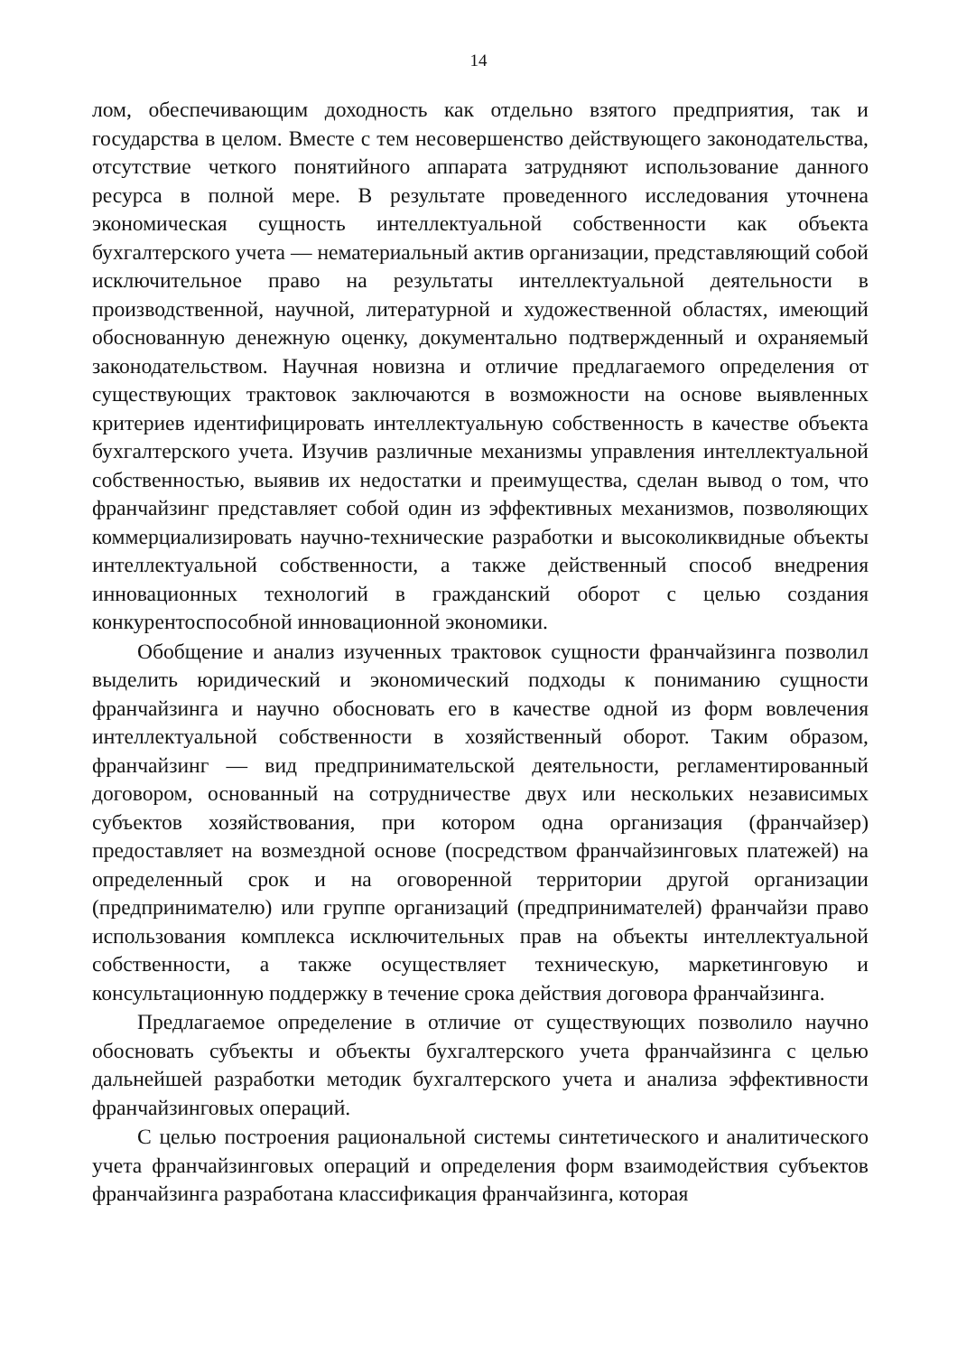14
лом, обеспечивающим доходность как отдельно взятого предприятия, так и государства в целом. Вместе с тем несовершенство действующего законодательства, отсутствие четкого понятийного аппарата затрудняют использование данного ресурса в полной мере. В результате проведенного исследования уточнена экономическая сущность интеллектуальной собственности как объекта бухгалтерского учета — нематериальный актив организации, представляющий собой исключительное право на результаты интеллектуальной деятельности в производственной, научной, литературной и художественной областях, имеющий обоснованную денежную оценку, документально подтвержденный и охраняемый законодательством. Научная новизна и отличие предлагаемого определения от существующих трактовок заключаются в возможности на основе выявленных критериев идентифицировать интеллектуальную собственность в качестве объекта бухгалтерского учета. Изучив различные механизмы управления интеллектуальной собственностью, выявив их недостатки и преимущества, сделан вывод о том, что франчайзинг представляет собой один из эффективных механизмов, позволяющих коммерциализировать научно-технические разработки и высоколиквидные объекты интеллектуальной собственности, а также действенный способ внедрения инновационных технологий в гражданский оборот с целью создания конкурентоспособной инновационной экономики.
Обобщение и анализ изученных трактовок сущности франчайзинга позволил выделить юридический и экономический подходы к пониманию сущности франчайзинга и научно обосновать его в качестве одной из форм вовлечения интеллектуальной собственности в хозяйственный оборот. Таким образом, франчайзинг — вид предпринимательской деятельности, регламентированный договором, основанный на сотрудничестве двух или нескольких независимых субъектов хозяйствования, при котором одна организация (франчайзер) предоставляет на возмездной основе (посредством франчайзинговых платежей) на определенный срок и на оговоренной территории другой организации (предпринимателю) или группе организаций (предпринимателей) франчайзи право использования комплекса исключительных прав на объекты интеллектуальной собственности, а также осуществляет техническую, маркетинговую и консультационную поддержку в течение срока действия договора франчайзинга.
Предлагаемое определение в отличие от существующих позволило научно обосновать субъекты и объекты бухгалтерского учета франчайзинга с целью дальнейшей разработки методик бухгалтерского учета и анализа эффективности франчайзинговых операций.
С целью построения рациональной системы синтетического и аналитического учета франчайзинговых операций и определения форм взаимодействия субъектов франчайзинга разработана классификация франчайзинга, которая